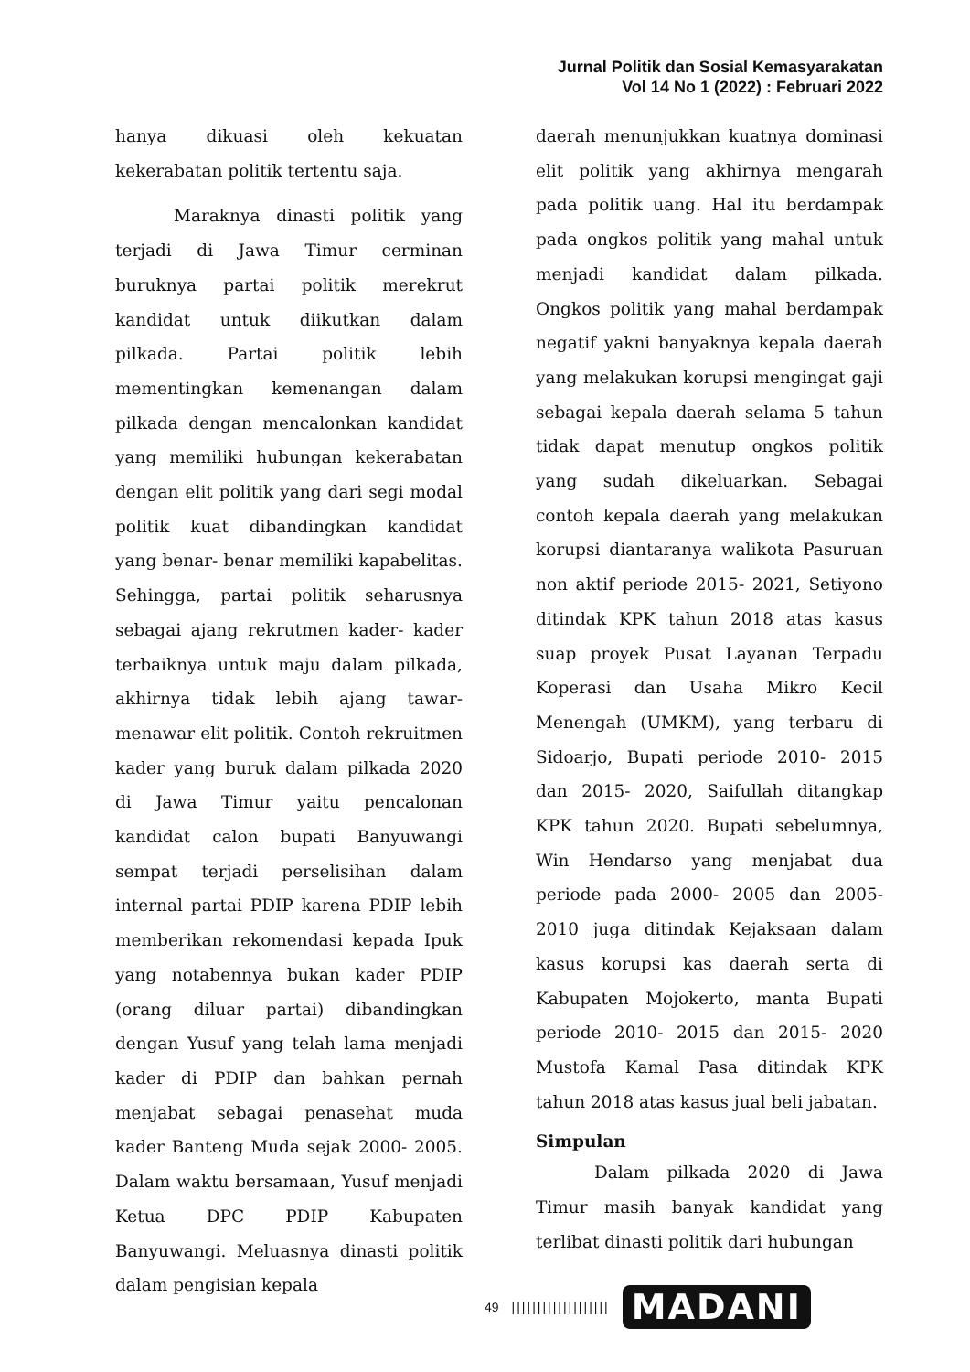Jurnal Politik dan Sosial Kemasyarakatan
Vol 14 No 1 (2022) : Februari 2022
hanya dikuasi oleh kekuatan kekerabatan politik tertentu saja.
Maraknya dinasti politik yang terjadi di Jawa Timur cerminan buruknya partai politik merekrut kandidat untuk diikutkan dalam pilkada. Partai politik lebih mementingkan kemenangan dalam pilkada dengan mencalonkan kandidat yang memiliki hubungan kekerabatan dengan elit politik yang dari segi modal politik kuat dibandingkan kandidat yang benar- benar memiliki kapabelitas. Sehingga, partai politik seharusnya sebagai ajang rekrutmen kader- kader terbaiknya untuk maju dalam pilkada, akhirnya tidak lebih ajang tawar-menawar elit politik. Contoh rekruitmen kader yang buruk dalam pilkada 2020 di Jawa Timur yaitu pencalonan kandidat calon bupati Banyuwangi sempat terjadi perselisihan dalam internal partai PDIP karena PDIP lebih memberikan rekomendasi kepada Ipuk yang notabennya bukan kader PDIP (orang diluar partai) dibandingkan dengan Yusuf yang telah lama menjadi kader di PDIP dan bahkan pernah menjabat sebagai penasehat muda kader Banteng Muda sejak 2000- 2005. Dalam waktu bersamaan, Yusuf menjadi Ketua DPC PDIP Kabupaten Banyuwangi. Meluasnya dinasti politik dalam pengisian kepala
daerah menunjukkan kuatnya dominasi elit politik yang akhirnya mengarah pada politik uang. Hal itu berdampak pada ongkos politik yang mahal untuk menjadi kandidat dalam pilkada. Ongkos politik yang mahal berdampak negatif yakni banyaknya kepala daerah yang melakukan korupsi mengingat gaji sebagai kepala daerah selama 5 tahun tidak dapat menutup ongkos politik yang sudah dikeluarkan. Sebagai contoh kepala daerah yang melakukan korupsi diantaranya walikota Pasuruan non aktif periode 2015- 2021, Setiyono ditindak KPK tahun 2018 atas kasus suap proyek Pusat Layanan Terpadu Koperasi dan Usaha Mikro Kecil Menengah (UMKM), yang terbaru di Sidoarjo, Bupati periode 2010- 2015 dan 2015- 2020, Saifullah ditangkap KPK tahun 2020. Bupati sebelumnya, Win Hendarso yang menjabat dua periode pada 2000- 2005 dan 2005- 2010 juga ditindak Kejaksaan dalam kasus korupsi kas daerah serta di Kabupaten Mojokerto, manta Bupati periode 2010- 2015 dan 2015- 2020 Mustofa Kamal Pasa ditindak KPK tahun 2018 atas kasus jual beli jabatan.
Simpulan
Dalam pilkada 2020 di Jawa Timur masih banyak kandidat yang terlibat dinasti politik dari hubungan
49 ||||||||||||||||||| MADANI